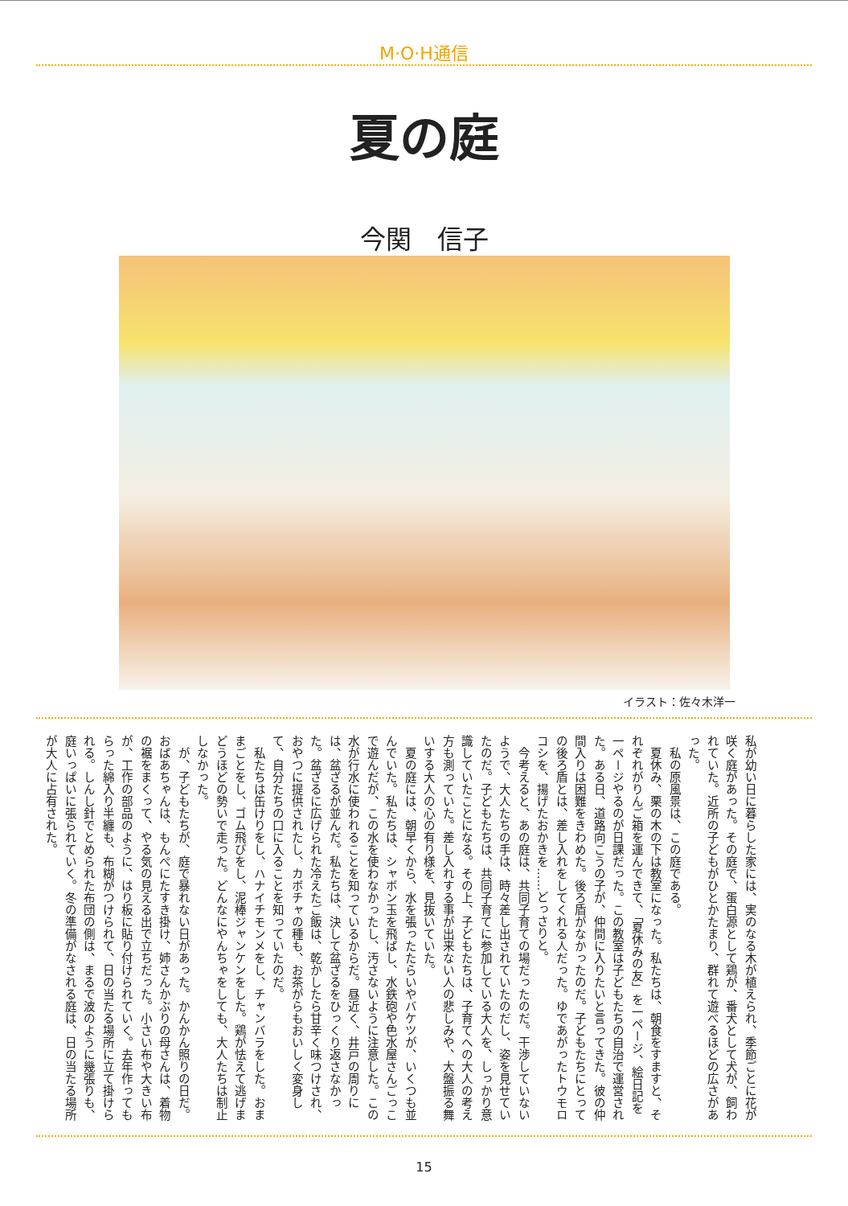M·O·H通信
夏の庭
今関　信子
イラスト：佐々木洋一
私が幼い日に暮らした家には、実のなる木が植えられ、季節ごとに花が咲く庭があった。その庭で、蛋白源として鶏が、番犬として犬が、飼われていた。近所の子どもがひとかたまり、群れて遊べるほどの広さがあった。
私の原風景は、この庭である。
夏休み、栗の木の下は教室になった。私たちは、朝食をすますと、それぞれがりんご箱を運んできて、「夏休みの友」を一ページ、絵日記を一ページやるのが日課だった。この教室は子どもたちの自治で運営された。ある日、道路向こうの子が、仲間に入りたいと言ってきた。彼の仲間入りは困難をきわめた。後ろ盾がなかったのだ。子どもたちにとっての後ろ盾とは、差し入れをしてくれる人だった。ゆであがったトウモロコシを、揚げたおかきを……どっさりと。
今考えると、あの庭は、共同子育ての場だったのだ。干渉していないようで、大人たちの手は、時々差し出されていたのだし、姿を見せていたのだ。子どもたちは、共同子育てに参加している大人を、しっかり意識していたことになる。その上、子どもたちは、子育てへの大人の考え方も測っていた。差し入れする事が出来ない人の悲しみや、大盤振る舞いする大人の心の有り様を、見抜いていた。
夏の庭には、朝早くから、水を張ったたらいやバケツが、いくつも並んでいた。私たちは、シャボン玉を飛ばし、水鉄砲や色水屋さんごっこで遊んだが、この水を使わなかったし、汚さないように注意した。この水が行水に使われることを知っているからだ。昼近く、井戸の周りには、盆ざるが並んだ。私たちは、決して盆ざるをひっくり返さなかった。盆ざるに広げられた冷えたご飯は、乾かしたら甘辛く味つけされ、おやつに提供されたし、カボチャの種も、お茶がらもおいしく変身して、自分たちの口に入ることを知っていたのだ。
私たちは缶けりをし、ハナイチモンメをし、チャンバラをした。おままごとをし、ゴム飛びをし、泥棒ジャンケンをした。鶏が怯えて逃げまどうほどの勢いで走った。どんなにやんちゃをしても、大人たちは制止しなかった。
が、子どもたちが、庭で暴れない日があった。かんかん照りの日だ。おばあちゃんは、もんぺにたすき掛け、姉さんかぶりの母さんは、着物の裾をまくって、やる気の見える出で立ちだった。小さい布や大きい布が、工作の部品のように、はり板に貼り付けられていく。去年作ってもらった綿入り半纏も、布糊がつけられて、日の当たる場所に立て掛けられる。しんし針でとめられた布団の側は、まるで波のように幾張りも、庭いっぱいに張られていく。冬の準備がなされる庭は、日の当たる場所が大人に占有された。
15